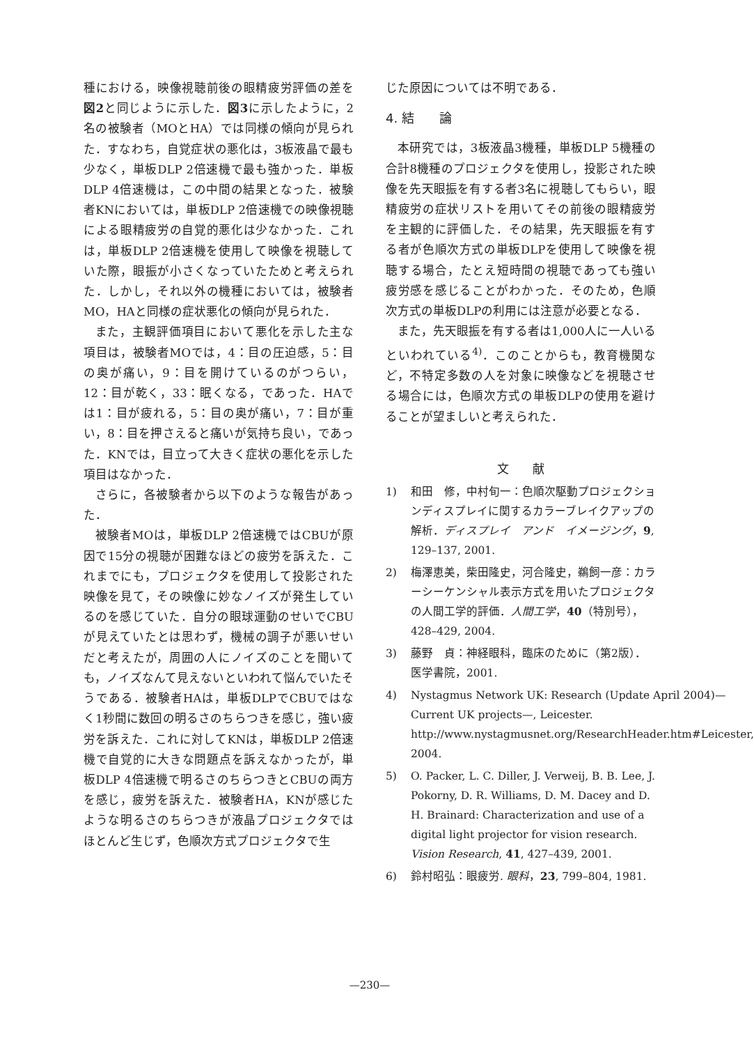種における，映像視聴前後の眼精疲労評価の差を図2と同じように示した．図3に示したように，2名の被験者（MOとHA）では同様の傾向が見られた．すなわち，自覚症状の悪化は，3板液晶で最も少なく，単板DLP 2倍速機で最も強かった．単板DLP 4倍速機は，この中間の結果となった．被験者KNにおいては，単板DLP 2倍速機での映像視聴による眼精疲労の自覚的悪化は少なかった．これは，単板DLP 2倍速機を使用して映像を視聴していた際，眼振が小さくなっていたためと考えられた．しかし，それ以外の機種においては，被験者MO，HAと同様の症状悪化の傾向が見られた．
また，主観評価項目において悪化を示した主な項目は，被験者MOでは，4：目の圧迫感，5：目の奥が痛い，9：目を開けているのがつらい，12：目が乾く，33：眠くなる，であった．HAでは1：目が疲れる，5：目の奥が痛い，7：目が重い，8：目を押さえると痛いが気持ち良い，であった．KNでは，目立って大きく症状の悪化を示した項目はなかった．
さらに，各被験者から以下のような報告があった．
被験者MOは，単板DLP 2倍速機ではCBUが原因で15分の視聴が困難なほどの疲労を訴えた．これまでにも，プロジェクタを使用して投影された映像を見て，その映像に妙なノイズが発生しているのを感じていた．自分の眼球運動のせいでCBUが見えていたとは思わず，機械の調子が悪いせいだと考えたが，周囲の人にノイズのことを聞いても，ノイズなんて見えないといわれて悩んでいたそうである．被験者HAは，単板DLPでCBUではなく1秒間に数回の明るさのちらつきを感じ，強い疲労を訴えた．これに対してKNは，単板DLP 2倍速機で自覚的に大きな問題点を訴えなかったが，単板DLP 4倍速機で明るさのちらつきとCBUの両方を感じ，疲労を訴えた．被験者HA，KNが感じたような明るさのちらつきが液晶プロジェクタではほとんど生じず，色順次方式プロジェクタで生
じた原因については不明である．
4. 結　　論
本研究では，3板液晶3機種，単板DLP 5機種の合計8機種のプロジェクタを使用し，投影された映像を先天眼振を有する者3名に視聴してもらい，眼精疲労の症状リストを用いてその前後の眼精疲労を主観的に評価した．その結果，先天眼振を有する者が色順次方式の単板DLPを使用して映像を視聴する場合，たとえ短時間の視聴であっても強い疲労感を感じることがわかった．そのため，色順次方式の単板DLPの利用には注意が必要となる．
また，先天眼振を有する者は1,000人に一人いるといわれている<sup>4)</sup>．このことからも，教育機関など，不特定多数の人を対象に映像などを視聴させる場合には，色順次方式の単板DLPの使用を避けることが望ましいと考えられた．
文　　献
1) 和田　修，中村旬一：色順次駆動プロジェクションディスプレイに関するカラーブレイクアップの解析．ディスプレイ　アンド　イメージング，9, 129–137, 2001.
2) 梅澤恵美，柴田隆史，河合隆史，鵜飼一彦：カラーシーケンシャル表示方式を用いたプロジェクタの人間工学的評価．人間工学，40（特別号），428–429, 2004.
3) 藤野　貞：神経眼科，臨床のために（第2版）．医学書院，2001.
4) Nystagmus Network UK: Research (Update April 2004)—Current UK projects—, Leicester. http://www.nystagmusnet.org/ResearchHeader.htm#Leicester, 2004.
5) O. Packer, L. C. Diller, J. Verweij, B. B. Lee, J. Pokorny, D. R. Williams, D. M. Dacey and D. H. Brainard: Characterization and use of a digital light projector for vision research. Vision Research, 41, 427–439, 2001.
6) 鈴村昭弘：眼疲労. 眼科，23, 799–804, 1981.
—230—